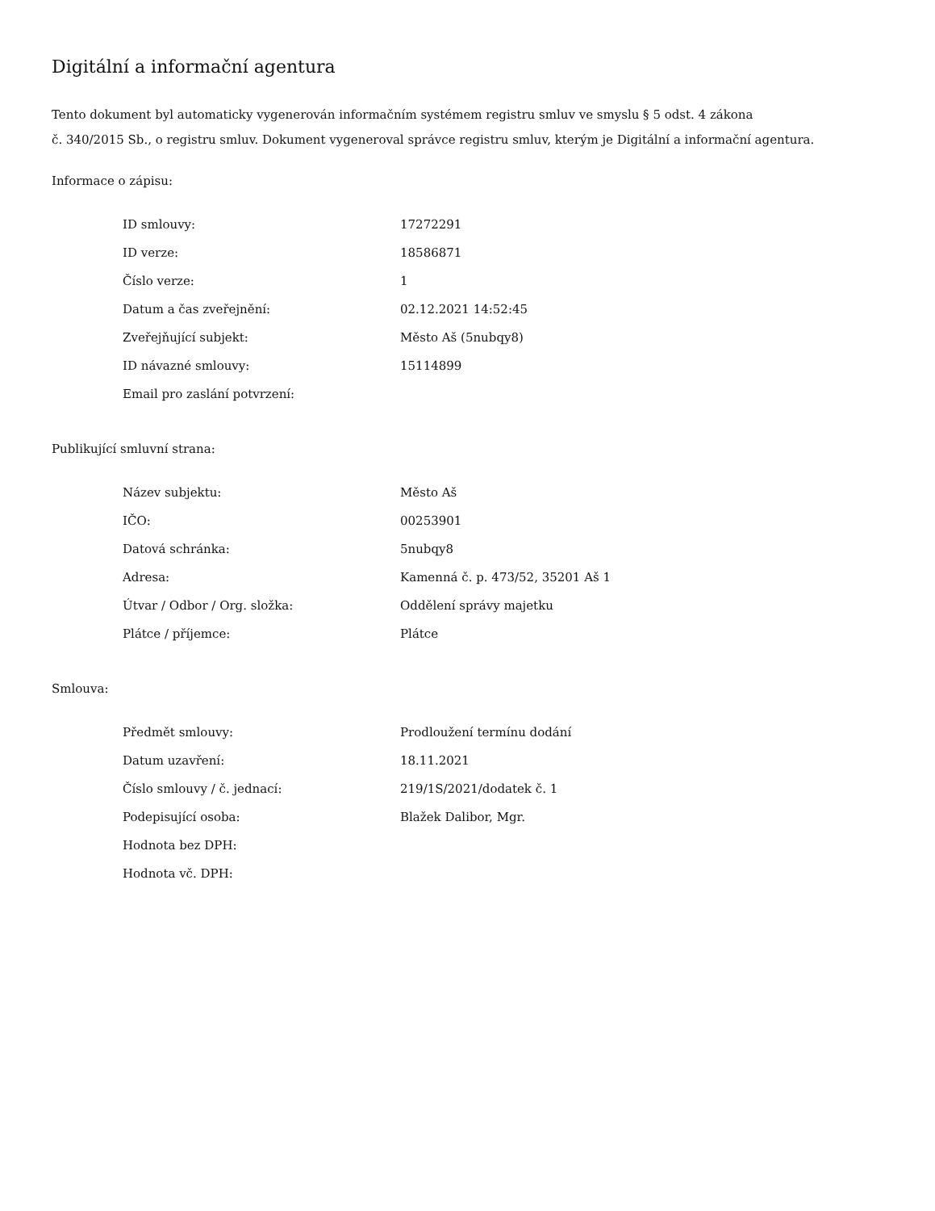Digitální a informační agentura
Tento dokument byl automaticky vygenerován informačním systémem registru smluv ve smyslu § 5 odst. 4 zákona
č. 340/2015 Sb., o registru smluv. Dokument vygeneroval správce registru smluv, kterým je Digitální a informační agentura.
Informace o zápisu:
| ID smlouvy: | 17272291 |
| ID verze: | 18586871 |
| Číslo verze: | 1 |
| Datum a čas zveřejnění: | 02.12.2021 14:52:45 |
| Zveřejňující subjekt: | Město Aš (5nubqy8) |
| ID návazné smlouvy: | 15114899 |
| Email pro zaslání potvrzení: | |
Publikující smluvní strana:
| Název subjektu: | Město Aš |
| IČO: | 00253901 |
| Datová schránka: | 5nubqy8 |
| Adresa: | Kamenná č. p. 473/52, 35201 Aš 1 |
| Útvar / Odbor / Org. složka: | Oddělení správy majetku |
| Plátce / příjemce: | Plátce |
Smlouva:
| Předmět smlouvy: | Prodloužení termínu dodání |
| Datum uzavření: | 18.11.2021 |
| Číslo smlouvy / č. jednací: | 219/1S/2021/dodatek č. 1 |
| Podepisující osoba: | Blažek Dalibor, Mgr. |
| Hodnota bez DPH: | |
| Hodnota vč. DPH: | |